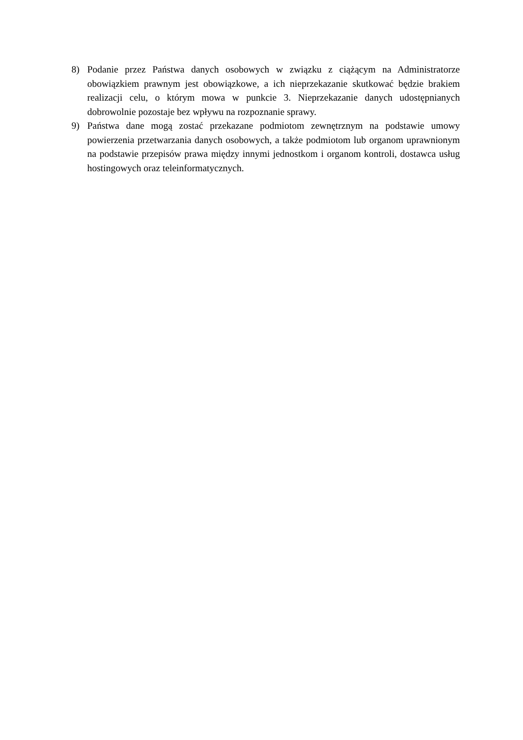8) Podanie przez Państwa danych osobowych w związku z ciążącym na Administratorze obowiązkiem prawnym jest obowiązkowe, a ich nieprzekazanie skutkować będzie brakiem realizacji celu, o którym mowa w punkcie 3. Nieprzekazanie danych udostępnianych dobrowolnie pozostaje bez wpływu na rozpoznanie sprawy.
9) Państwa dane mogą zostać przekazane podmiotom zewnętrznym na podstawie umowy powierzenia przetwarzania danych osobowych, a także podmiotom lub organom uprawnionym na podstawie przepisów prawa między innymi jednostkom i organom kontroli, dostawca usług hostingowych oraz teleinformatycznych.